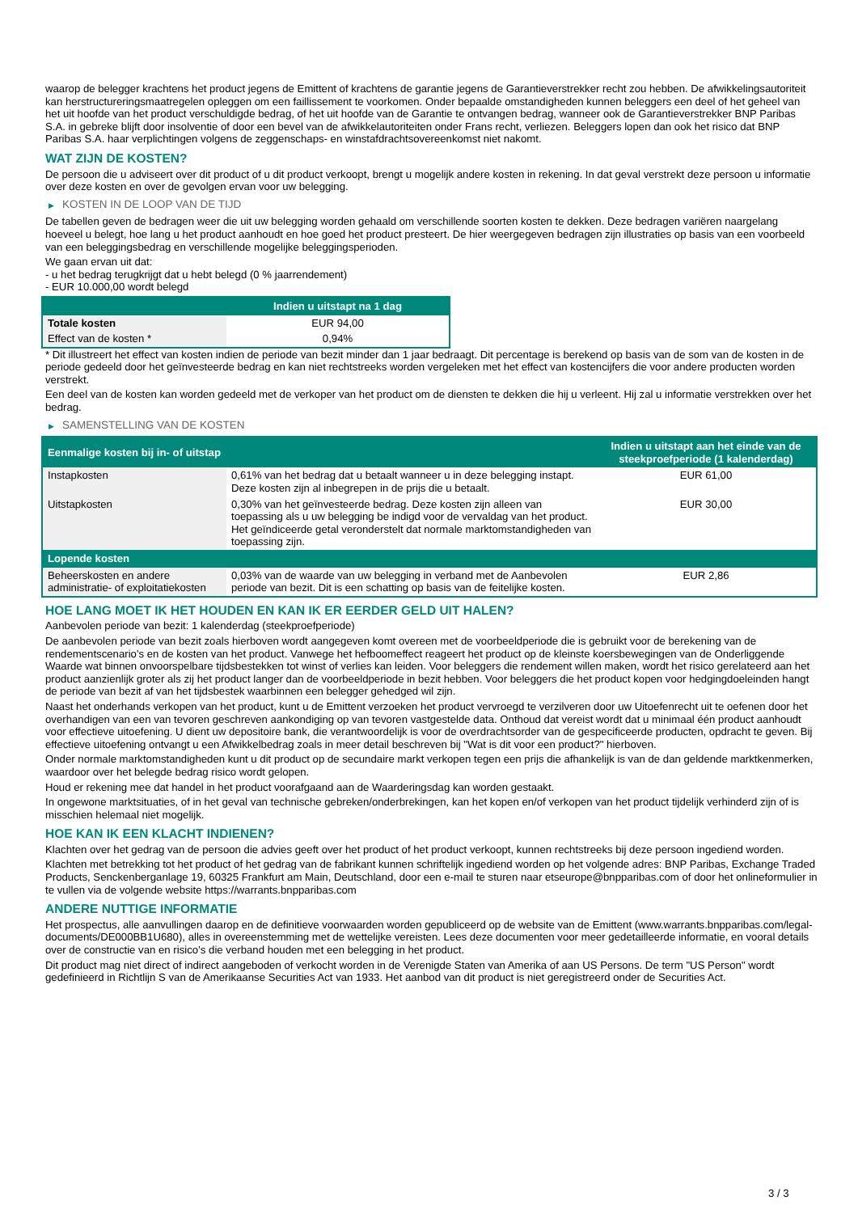waarop de belegger krachtens het product jegens de Emittent of krachtens de garantie jegens de Garantieverstrekker recht zou hebben. De afwikkelingsautoriteit kan herstructureringsmaatregelen opleggen om een faillissement te voorkomen. Onder bepaalde omstandigheden kunnen beleggers een deel of het geheel van het uit hoofde van het product verschuldigde bedrag, of het uit hoofde van de Garantie te ontvangen bedrag, wanneer ook de Garantieverstrekker BNP Paribas S.A. in gebreke blijft door insolventie of door een bevel van de afwikkelautoriteiten onder Frans recht, verliezen. Beleggers lopen dan ook het risico dat BNP Paribas S.A. haar verplichtingen volgens de zeggenschaps- en winstafdrachtsovereenkomst niet nakomt.
WAT ZIJN DE KOSTEN?
De persoon die u adviseert over dit product of u dit product verkoopt, brengt u mogelijk andere kosten in rekening. In dat geval verstrekt deze persoon u informatie over deze kosten en over de gevolgen ervan voor uw belegging.
▶ KOSTEN IN DE LOOP VAN DE TIJD
De tabellen geven de bedragen weer die uit uw belegging worden gehaald om verschillende soorten kosten te dekken. Deze bedragen variëren naargelang hoeveel u belegt, hoe lang u het product aanhoudt en hoe goed het product presteert. De hier weergegeven bedragen zijn illustraties op basis van een voorbeeld van een beleggingsbedrag en verschillende mogelijke beleggingsperioden.
We gaan ervan uit dat:
- u het bedrag terugkrijgt dat u hebt belegd (0 % jaarrendement)
- EUR 10.000,00 wordt belegd
| | Indien u uitstapt na 1 dag |
| --- | --- |
| Totale kosten | EUR 94,00 |
| Effect van de kosten * | 0,94% |
* Dit illustreert het effect van kosten indien de periode van bezit minder dan 1 jaar bedraagt. Dit percentage is berekend op basis van de som van de kosten in de periode gedeeld door het geïnvesteerde bedrag en kan niet rechtstreeks worden vergeleken met het effect van kostencijfers die voor andere producten worden verstrekt.
Een deel van de kosten kan worden gedeeld met de verkoper van het product om de diensten te dekken die hij u verleent. Hij zal u informatie verstrekken over het bedrag.
▶ SAMENSTELLING VAN DE KOSTEN
| Eenmalige kosten bij in- of uitstap | | Indien u uitstapt aan het einde van de steekproefperiode (1 kalenderdag) |
| --- | --- | --- |
| Instapkosten | 0,61% van het bedrag dat u betaalt wanneer u in deze belegging instapt. Deze kosten zijn al inbegrepen in de prijs die u betaalt. | EUR 61,00 |
| Uitstapkosten | 0,30% van het geïnvesteerde bedrag. Deze kosten zijn alleen van toepassing als u uw belegging be indigd voor de vervaldag van het product. Het geïndiceerde getal veronderstelt dat normale marktomstandigheden van toepassing zijn. | EUR 30,00 |
| Lopende kosten | | |
| Beheerskosten en andere administratie- of exploitatiekosten | 0,03% van de waarde van uw belegging in verband met de Aanbevolen periode van bezit. Dit is een schatting op basis van de feitelijke kosten. | EUR 2,86 |
HOE LANG MOET IK HET HOUDEN EN KAN IK ER EERDER GELD UIT HALEN?
Aanbevolen periode van bezit: 1 kalenderdag (steekproefperiode)
De aanbevolen periode van bezit zoals hierboven wordt aangegeven komt overeen met de voorbeeldperiode die is gebruikt voor de berekening van de rendementscenario's en de kosten van het product. Vanwege het hefboomeffect reageert het product op de kleinste koersbewegingen van de Onderliggende Waarde wat binnen onvoorspelbare tijdsbestekken tot winst of verlies kan leiden. Voor beleggers die rendement willen maken, wordt het risico gerelateerd aan het product aanzienlijk groter als zij het product langer dan de voorbeeldperiode in bezit hebben. Voor beleggers die het product kopen voor hedgingdoeleinden hangt de periode van bezit af van het tijdsbestek waarbinnen een belegger gehedged wil zijn.
Naast het onderhands verkopen van het product, kunt u de Emittent verzoeken het product vervroegd te verzilveren door uw Uitoefenrecht uit te oefenen door het overhandigen van een van tevoren geschreven aankondiging op van tevoren vastgestelde data. Onthoud dat vereist wordt dat u minimaal één product aanhoudt voor effectieve uitoefening. U dient uw depositoire bank, die verantwoordelijk is voor de overdrachtsorder van de gespecificeerde producten, opdracht te geven. Bij effectieve uitoefening ontvangt u een Afwikkelbedrag zoals in meer detail beschreven bij "Wat is dit voor een product?" hierboven.
Onder normale marktomstandigheden kunt u dit product op de secundaire markt verkopen tegen een prijs die afhankelijk is van de dan geldende marktkenmerken, waardoor over het belegde bedrag risico wordt gelopen.
Houd er rekening mee dat handel in het product voorafgaand aan de Waarderingsdag kan worden gestaakt.
In ongewone marktsituaties, of in het geval van technische gebreken/onderbrekingen, kan het kopen en/of verkopen van het product tijdelijk verhinderd zijn of is misschien helemaal niet mogelijk.
HOE KAN IK EEN KLACHT INDIENEN?
Klachten over het gedrag van de persoon die advies geeft over het product of het product verkoopt, kunnen rechtstreeks bij deze persoon ingediend worden.
Klachten met betrekking tot het product of het gedrag van de fabrikant kunnen schriftelijk ingediend worden op het volgende adres: BNP Paribas, Exchange Traded Products, Senckenberganlage 19, 60325 Frankfurt am Main, Deutschland, door een e-mail te sturen naar etseurope@bnpparibas.com of door het onlineformulier in te vullen via de volgende website https://warrants.bnpparibas.com
ANDERE NUTTIGE INFORMATIE
Het prospectus, alle aanvullingen daarop en de definitieve voorwaarden worden gepubliceerd op de website van de Emittent (www.warrants.bnpparibas.com/legal-documents/DE000BB1U680), alles in overeenstemming met de wettelijke vereisten. Lees deze documenten voor meer gedetailleerde informatie, en vooral details over de constructie van en risico’s die verband houden met een belegging in het product.
Dit product mag niet direct of indirect aangeboden of verkocht worden in de Verenigde Staten van Amerika of aan US Persons. De term "US Person" wordt gedefinieerd in Richtlijn S van de Amerikaanse Securities Act van 1933. Het aanbod van dit product is niet geregistreerd onder de Securities Act.
3 / 3